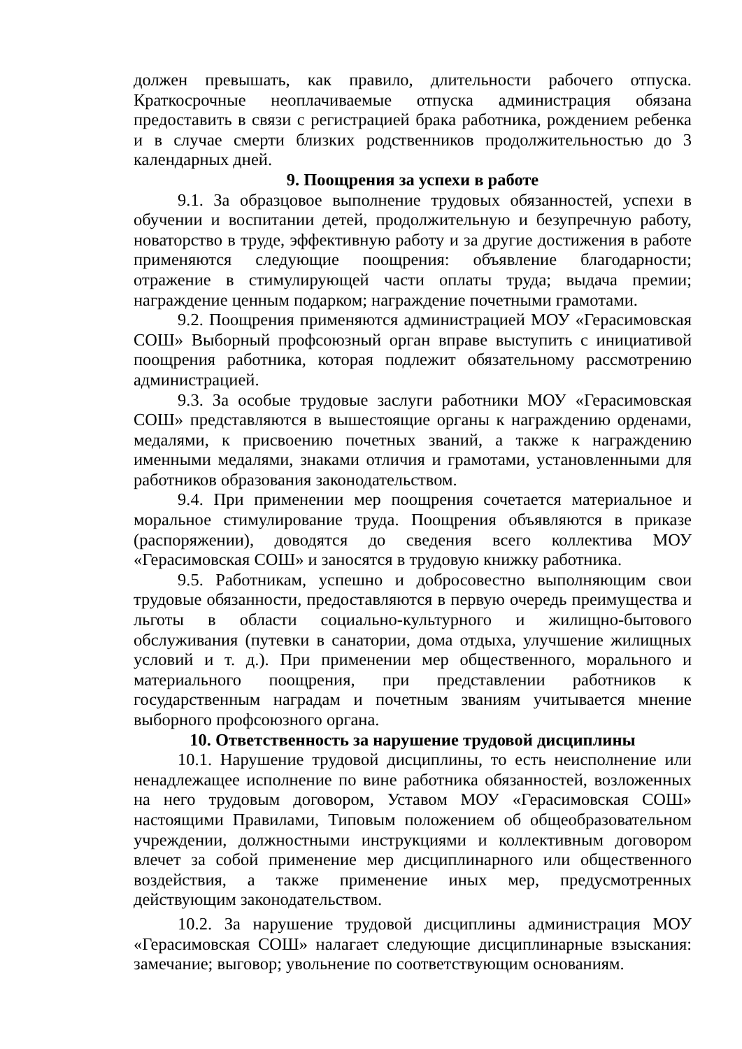должен превышать, как правило, длительности рабочего отпуска. Краткосрочные неоплачиваемые отпуска администрация обязана предоставить в связи с регистрацией брака работника, рождением ребенка и в случае смерти близких родственников продолжительностью до 3 календарных дней.
9. Поощрения за успехи в работе
9.1. За образцовое выполнение трудовых обязанностей, успехи в обучении и воспитании детей, продолжительную и безупречную работу, новаторство в труде, эффективную работу и за другие достижения в работе применяются следующие поощрения: объявление благодарности; отражение в стимулирующей части оплаты труда; выдача премии; награждение ценным подарком; награждение почетными грамотами.
9.2. Поощрения применяются администрацией МОУ «Герасимовская СОШ» Выборный профсоюзный орган вправе выступить с инициативой поощрения работника, которая подлежит обязательному рассмотрению администрацией.
9.3. За особые трудовые заслуги работники МОУ «Герасимовская СОШ» представляются в вышестоящие органы к награждению орденами, медалями, к присвоению почетных званий, а также к награждению именными медалями, знаками отличия и грамотами, установленными для работников образования законодательством.
9.4. При применении мер поощрения сочетается материальное и моральное стимулирование труда. Поощрения объявляются в приказе (распоряжении), доводятся до сведения всего коллектива МОУ «Герасимовская СОШ» и заносятся в трудовую книжку работника.
9.5. Работникам, успешно и добросовестно выполняющим свои трудовые обязанности, предоставляются в первую очередь преимущества и льготы в области социально-культурного и жилищно-бытового обслуживания (путевки в санатории, дома отдыха, улучшение жилищных условий и т. д.). При применении мер общественного, морального и материального поощрения, при представлении работников к государственным наградам и почетным званиям учитывается мнение выборного профсоюзного органа.
10. Ответственность за нарушение трудовой дисциплины
10.1. Нарушение трудовой дисциплины, то есть неисполнение или ненадлежащее исполнение по вине работника обязанностей, возложенных на него трудовым договором, Уставом МОУ «Герасимовская СОШ» настоящими Правилами, Типовым положением об общеобразовательном учреждении, должностными инструкциями и коллективным договором влечет за собой применение мер дисциплинарного или общественного воздействия, а также применение иных мер, предусмотренных действующим законодательством.
10.2. За нарушение трудовой дисциплины администрация МОУ «Герасимовская СОШ» налагает следующие дисциплинарные взыскания: замечание; выговор; увольнение по соответствующим основаниям.